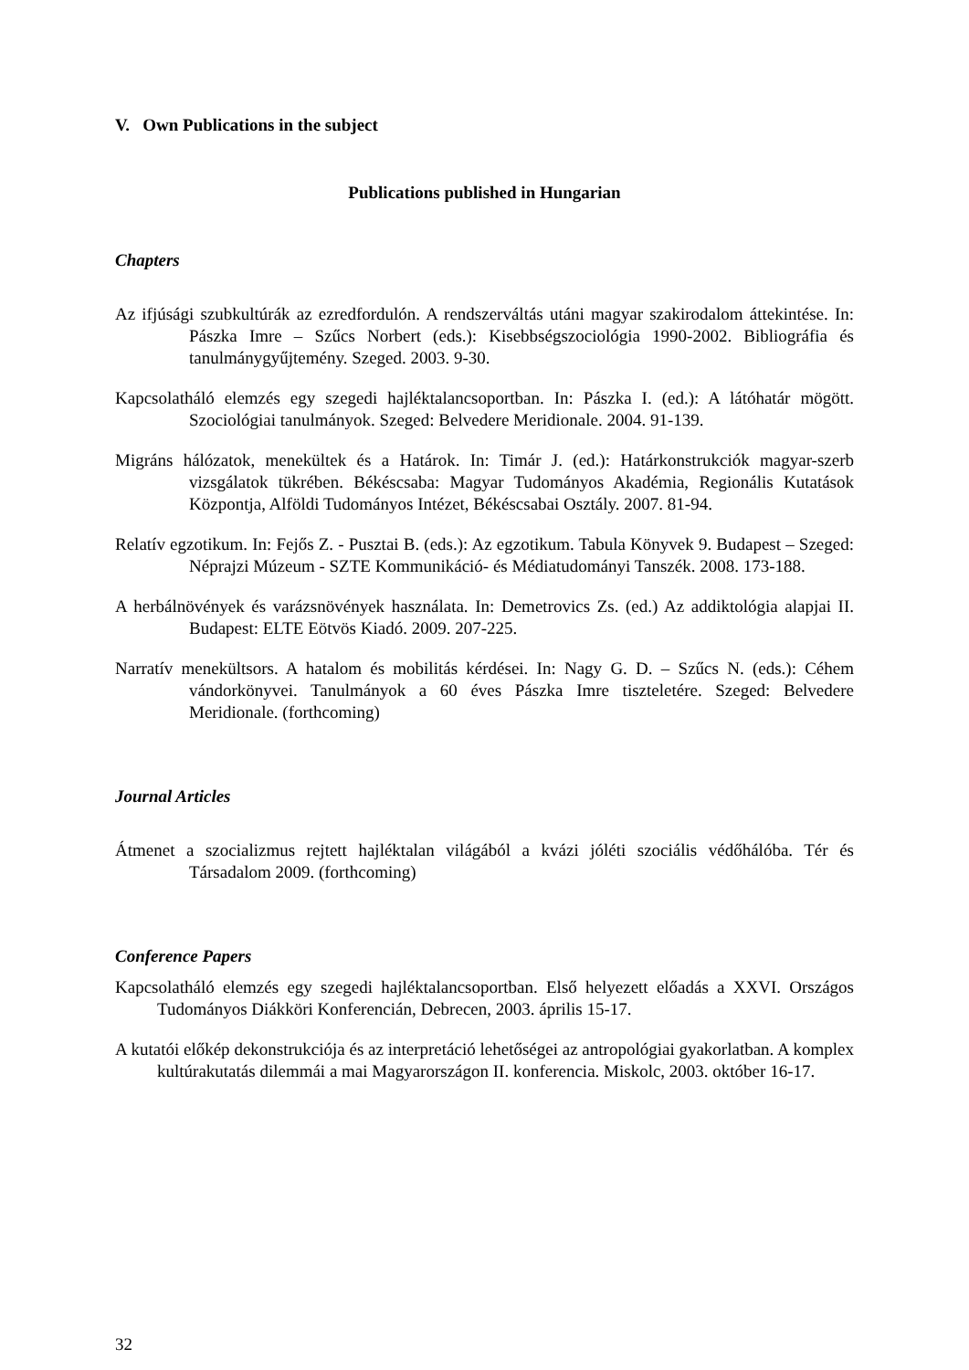V. Own Publications in the subject
Publications published in Hungarian
Chapters
Az ifjúsági szubkultúrák az ezredfordulón. A rendszerváltás utáni magyar szakirodalom áttekintése. In: Pászka Imre – Szűcs Norbert (eds.): Kisebbségszociológia 1990-2002. Bibliográfia és tanulmánygyűjtemény. Szeged. 2003. 9-30.
Kapcsolatháló elemzés egy szegedi hajléktalancsoportban. In: Pászka I. (ed.): A látóhatár mögött. Szociológiai tanulmányok. Szeged: Belvedere Meridionale. 2004. 91-139.
Migráns hálózatok, menekültek és a Határok. In: Timár J. (ed.): Határkonstrukciók magyar-szerb vizsgálatok tükrében. Békéscsaba: Magyar Tudományos Akadémia, Regionális Kutatások Központja, Alföldi Tudományos Intézet, Békéscsabai Osztály. 2007. 81-94.
Relatív egzotikum. In: Fejős Z. - Pusztai B. (eds.): Az egzotikum. Tabula Könyvek 9. Budapest – Szeged: Néprajzi Múzeum - SZTE Kommunikáció- és Médiatudományi Tanszék. 2008. 173-188.
A herbálnövények és varázsnövények használata. In: Demetrovics Zs. (ed.) Az addiktológia alapjai II. Budapest: ELTE Eötvös Kiadó. 2009. 207-225.
Narratív menekültsors. A hatalom és mobilitás kérdései. In: Nagy G. D. – Szűcs N. (eds.): Céhem vándorkönyvei. Tanulmányok a 60 éves Pászka Imre tiszteletére. Szeged: Belvedere Meridionale. (forthcoming)
Journal Articles
Átmenet a szocializmus rejtett hajléktalan világából a kvázi jóléti szociális védőhálóba. Tér és Társadalom 2009. (forthcoming)
Conference Papers
Kapcsolatháló elemzés egy szegedi hajléktalancsoportban. Első helyezett előadás a XXVI. Országos Tudományos Diákköri Konferencián, Debrecen, 2003. április 15-17.
A kutatói előkép dekonstrukciója és az interpretáció lehetőségei az antropológiai gyakorlatban. A komplex kultúrakutatás dilemmái a mai Magyarországon II. konferencia. Miskolc, 2003. október 16-17.
32